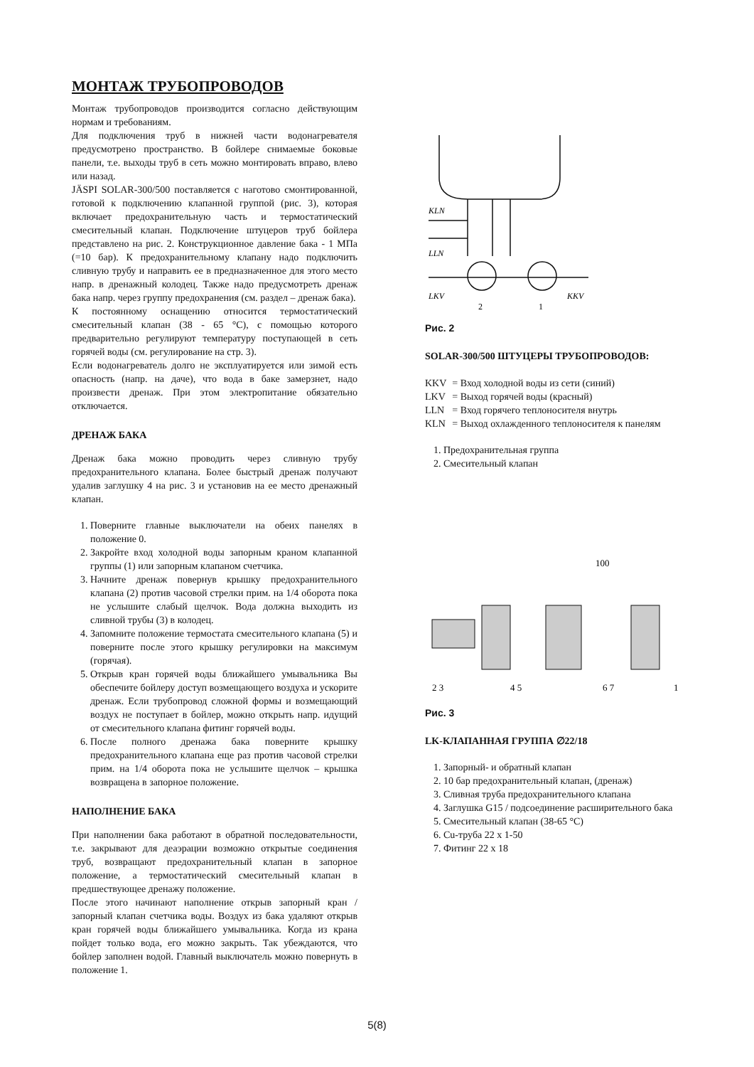МОНТАЖ ТРУБОПРОВОДОВ
Монтаж трубопроводов производится согласно действующим нормам и требованиям.
Для подключения труб в нижней части водонагревателя предусмотрено пространство. В бойлере снимаемые боковые панели, т.е. выходы труб в сеть можно монтировать вправо, влево или назад.
JÄSPI SOLAR-300/500 поставляется с наготово смонтированной, готовой к подключению клапанной группой (рис. 3), которая включает предохранительную часть и термостатический смесительный клапан. Подключение штуцеров труб бойлера представлено на рис. 2. Конструкционное давление бака - 1 МПа (=10 бар). К предохранительному клапану надо подключить сливную трубу и направить ее в предназначенное для этого место напр. в дренажный колодец. Также надо предусмотреть дренаж бака напр. через группу предохранения (см. раздел – дренаж бака).
К постоянному оснащению относится термостатический смесительный клапан (38 - 65 °C), с помощью которого предварительно регулируют температуру поступающей в сеть горячей воды (см. регулирование на стр. 3).
Если водонагреватель долго не эксплуатируется или зимой есть опасность (напр. на даче), что вода в баке замерзнет, надо произвести дренаж. При этом электропитание обязательно отключается.
ДРЕНАЖ БАКА
Дренаж бака можно проводить через сливную трубу предохранительного клапана. Более быстрый дренаж получают удалив заглушку 4 на рис. 3 и установив на ее место дренажный клапан.
1. Поверните главные выключатели на обеих панелях в положение 0.
2. Закройте вход холодной воды запорным краном клапанной группы (1) или запорным клапаном счетчика.
3. Начните дренаж повернув крышку предохранительного клапана (2) против часовой стрелки прим. на 1/4 оборота пока не услышите слабый щелчок. Вода должна выходить из сливной трубы (3) в колодец.
4. Запомните положение термостата смесительного клапана (5) и поверните после этого крышку регулировки на максимум (горячая).
5. Открыв кран горячей воды ближайшего умывальника Вы обеспечите бойлеру доступ возмещающего воздуха и ускорите дренаж. Если трубопровод сложной формы и возмещающий воздух не поступает в бойлер, можно открыть напр. идущий от смесительного клапана фитинг горячей воды.
6. После полного дренажа бака поверните крышку предохранительного клапана еще раз против часовой стрелки прим. на 1/4 оборота пока не услышите щелчок – крышка возвращена в запорное положение.
НАПОЛНЕНИЕ БАКА
При наполнении бака работают в обратной последовательности, т.е. закрывают для деаэрации возможно открытые соединения труб, возвращают предохранительный клапан в запорное положение, а термостатический смесительный клапан в предшествующее дренажу положение.
После этого начинают наполнение открыв запорный кран / запорный клапан счетчика воды. Воздух из бака удаляют открыв кран горячей воды ближайшего умывальника. Когда из крана пойдет только вода, его можно закрыть. Так убеждаются, что бойлер заполнен водой. Главный выключатель можно повернуть в положение 1.
KLN
LLN
LKV
KKV
2
1
Рис. 2
SOLAR-300/500 ШТУЦЕРЫ ТРУБОПРОВОДОВ:
| KKV | = Вход холодной воды из сети (синий) |
| LKV | = Выход горячей воды (красный) |
| LLN | = Вход горячего теплоносителя внутрь |
| KLN | = Выход охлажденного теплоносителя к панелям |
1. Предохранительная группа
2. Смесительный клапан
100
2 3
4 5
6 7
1
Рис. 3
LK-КЛАПАННАЯ ГРУППА ∅22/18
1. Запорный- и обратный клапан
2. 10 бар предохранительный клапан, (дренаж)
3. Сливная труба предохранительного клапана
4. Заглушка G15 / подсоединение расширительного бака
5. Смесительный клапан (38-65 °C)
6. Cu-труба 22 x 1-50
7. Фитинг 22 x 18
5(8)